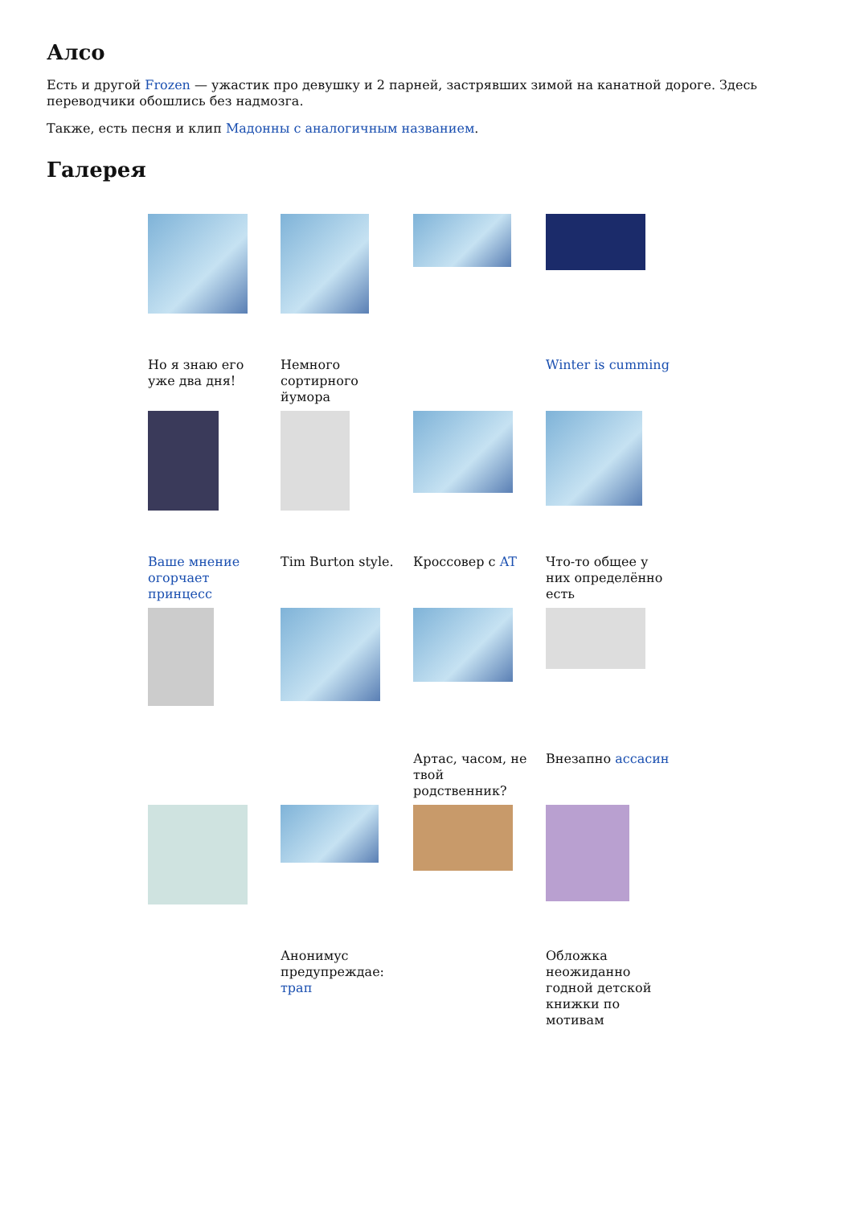Алсо
Есть и другой Frozen — ужастик про девушку и 2 парней, застрявших зимой на канатной дороге. Здесь переводчики обошлись без надмозга.
Также, есть песня и клип Мадонны с аналогичным названием.
Галерея
Но я знаю его уже два дня!
Немного сортирного йумора
Winter is cumming
Ваше мнение огорчает принцесс
Tim Burton style.
Кроссовер с AT
Что-то общее у них определённо есть
Артас, часом, не твой родственник?
Внезапно ассасин
Анонимус предупреждае: трап
Обложка неожиданно годной детской книжки по мотивам